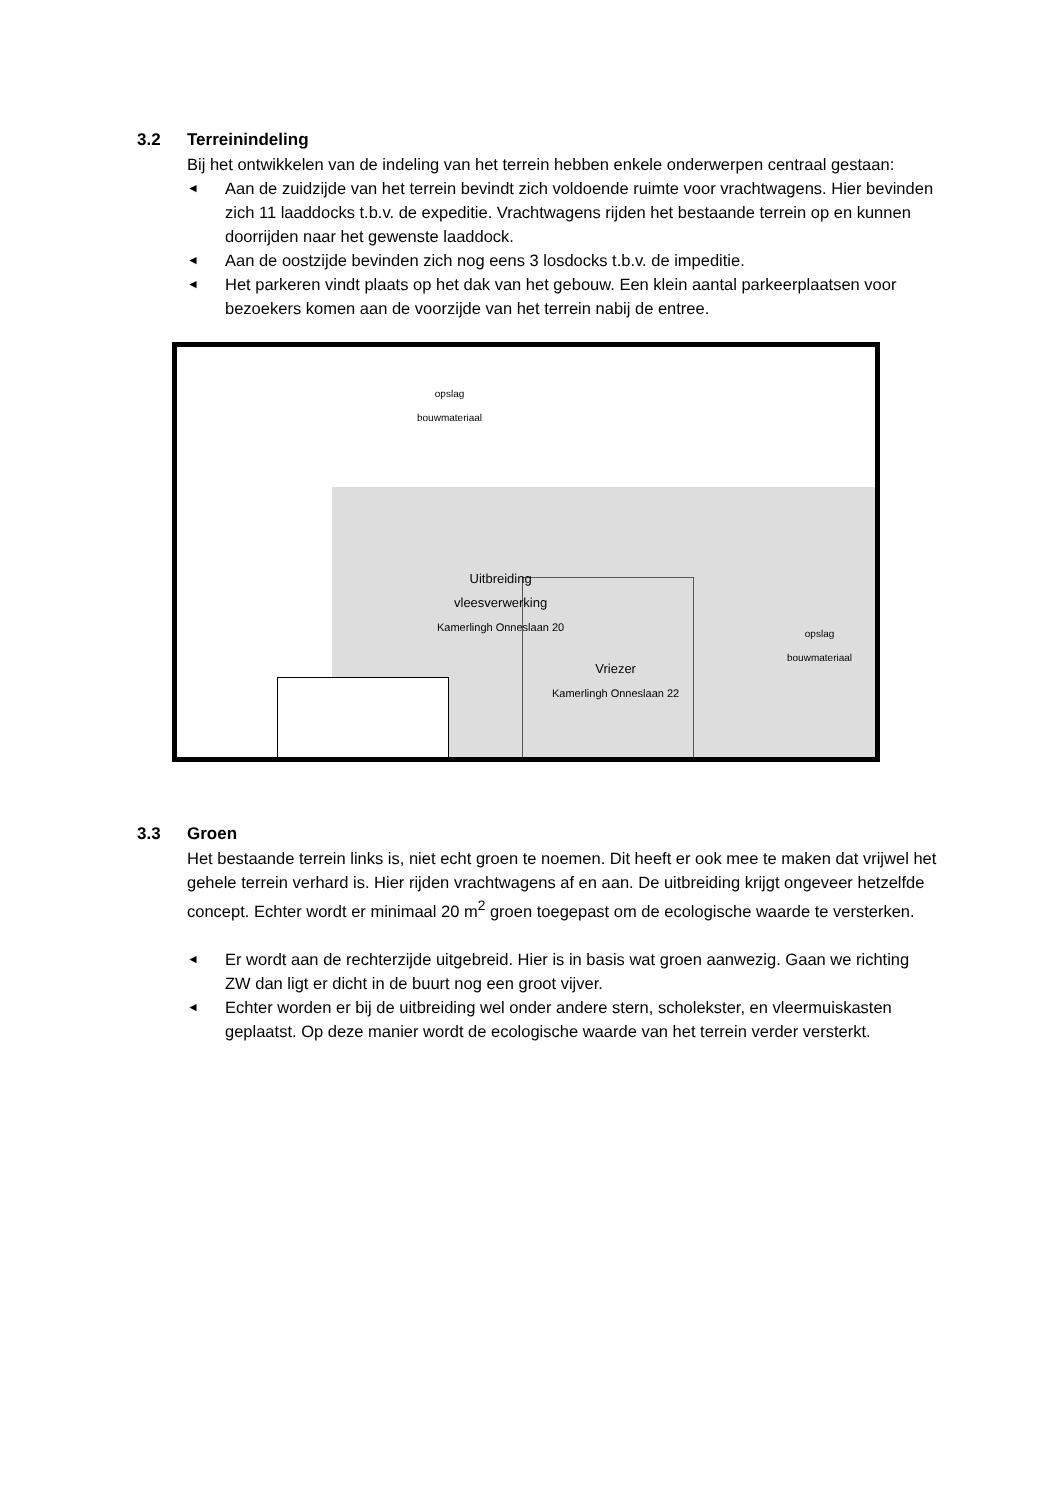3.2 Terreinindeling
Bij het ontwikkelen van de indeling van het terrein hebben enkele onderwerpen centraal gestaan:
◄ Aan de zuidzijde van het terrein bevindt zich voldoende ruimte voor vrachtwagens. Hier bevinden zich 11 laaddocks t.b.v. de expeditie. Vrachtwagens rijden het bestaande terrein op en kunnen doorrijden naar het gewenste laaddock.
◄ Aan de oostzijde bevinden zich nog eens 3 losdocks t.b.v. de impeditie.
◄ Het parkeren vindt plaats op het dak van het gebouw. Een klein aantal parkeerplaatsen voor bezoekers komen aan de voorzijde van het terrein nabij de entree.
opslag
bouwmateriaal
Uitbreiding
vleesverwerking
Kamerlingh Onneslaan 20
Vriezer
Kamerlingh Onneslaan 22
opslag
bouwmateriaal
3.3 Groen
Het bestaande terrein links is, niet echt groen te noemen. Dit heeft er ook mee te maken dat vrijwel het gehele terrein verhard is. Hier rijden vrachtwagens af en aan. De uitbreiding krijgt ongeveer hetzelfde concept. Echter wordt er minimaal 20 m<sup>2</sup> groen toegepast om de ecologische waarde te versterken.
◄ Er wordt aan de rechterzijde uitgebreid. Hier is in basis wat groen aanwezig. Gaan we richting ZW dan ligt er dicht in de buurt nog een groot vijver.
◄ Echter worden er bij de uitbreiding wel onder andere stern, scholekster, en vleermuiskasten geplaatst. Op deze manier wordt de ecologische waarde van het terrein verder versterkt.